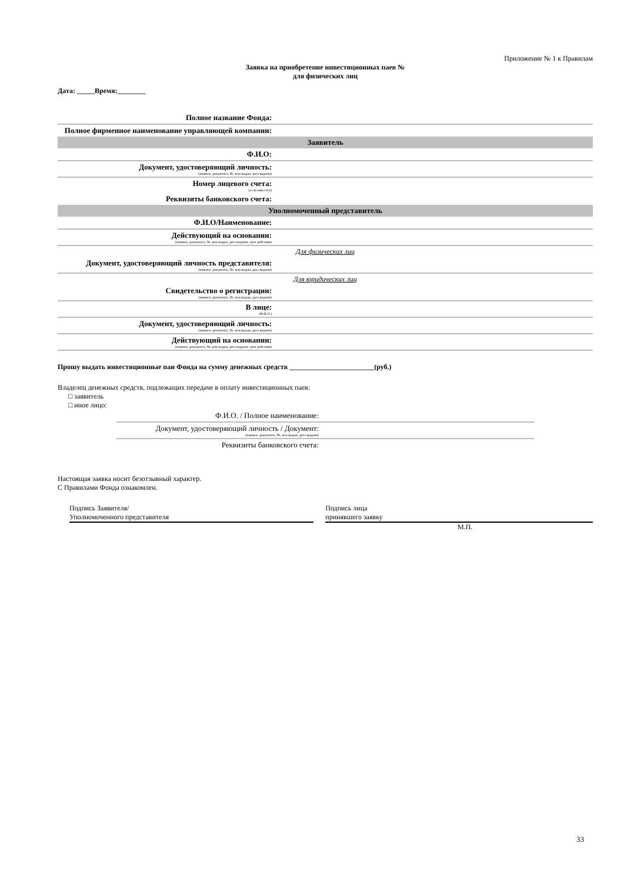Приложение № 1 к Правилам
Заявка на приобретение инвестиционных паев №
для физических лиц
Дата: _____Время:________
| Полное название Фонда: | |
| Полное фирменное наименование управляющей компании: | |
| Заявитель | |
| Ф.И.О: | |
| Документ, удостоверяющий личность: (наимен. документа, №, кем выдан, дата выдачи) | |
| Номер лицевого счета: (если известен) | |
| Реквизиты банковского счета: | |
| Уполномоченный представитель | |
| Ф.И.О/Наименование: | |
| Действующий на основании: (наимен. документа, №, кем выдан, дата выдачи, срок действия) | |
| Для физических лиц | |
| Документ, удостоверяющий личность представителя: (наимен. документа, №, кем выдан, дата выдачи) | |
| Для юридических лиц | |
| Свидетельство о регистрации: (наимен. документа, №, кем выдан, дата выдачи) | |
| В лице: (Ф.И.О.) | |
| Документ, удостоверяющий личность: (наимен. документа, №, кем выдан, дата выдачи) | |
| Действующий на основании: (наимен. документа, №, кем выдан, дата выдачи, срок действия) | |
Прошу выдать инвестиционные паи Фонда на сумму денежных средств ________________________(руб.)
Владелец денежных средств, подлежащих передаче в оплату инвестиционных паев:
□ заявитель
□ иное лицо:
| Ф.И.О. / Полное наименование: | |
| Документ, удостоверяющий личность / Документ: (наимен. документа, №, кем выдан, дата выдачи) | |
| Реквизиты банковского счета: | |
Настоящая заявка носит безотзывный характер.
С Правилами Фонда ознакомлен.
Подпись Заявителя/
Уполномоченного представителя
Подпись лица
принявшего заявку
М.П.
33